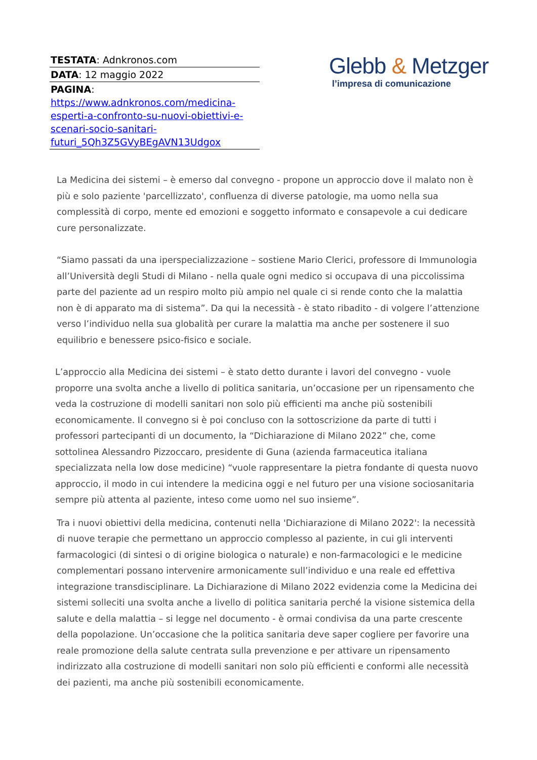| TESTATA : Adnkronos.com |
| DATA : 12 maggio 2022 |
| PAGINA : https://www.adnkronos.com/medicina-esperti-a-confronto-su-nuovi-obiettivi-e-scenari-socio-sanitari-futuri_5Qh3Z5GVyBEgAVN13Udgox |
Glebb & Metzger
l’impresa di comunicazione
La Medicina dei sistemi – è emerso dal convegno - propone un approccio dove il malato non è più e solo paziente 'parcellizzato', confluenza di diverse patologie, ma uomo nella sua complessità di corpo, mente ed emozioni e soggetto informato e consapevole a cui dedicare cure personalizzate.
“Siamo passati da una iperspecializzazione – sostiene Mario Clerici, professore di Immunologia all’Università degli Studi di Milano - nella quale ogni medico si occupava di una piccolissima parte del paziente ad un respiro molto più ampio nel quale ci si rende conto che la malattia non è di apparato ma di sistema”. Da qui la necessità - è stato ribadito - di volgere l’attenzione verso l’individuo nella sua globalità per curare la malattia ma anche per sostenere il suo equilibrio e benessere psico-fisico e sociale.
L’approccio alla Medicina dei sistemi – è stato detto durante i lavori del convegno - vuole proporre una svolta anche a livello di politica sanitaria, un’occasione per un ripensamento che veda la costruzione di modelli sanitari non solo più efficienti ma anche più sostenibili economicamente. Il convegno si è poi concluso con la sottoscrizione da parte di tutti i professori partecipanti di un documento, la “Dichiarazione di Milano 2022” che, come sottolinea Alessandro Pizzoccaro, presidente di Guna (azienda farmaceutica italiana specializzata nella low dose medicine) “vuole rappresentare la pietra fondante di questa nuovo approccio, il modo in cui intendere la medicina oggi e nel futuro per una visione sociosanitaria sempre più attenta al paziente, inteso come uomo nel suo insieme”.
Tra i nuovi obiettivi della medicina, contenuti nella 'Dichiarazione di Milano 2022': la necessità di nuove terapie che permettano un approccio complesso al paziente, in cui gli interventi farmacologici (di sintesi o di origine biologica o naturale) e non-farmacologici e le medicine complementari possano intervenire armonicamente sull’individuo e una reale ed effettiva integrazione transdisciplinare. La Dichiarazione di Milano 2022 evidenzia come la Medicina dei sistemi solleciti una svolta anche a livello di politica sanitaria perché la visione sistemica della salute e della malattia – si legge nel documento - è ormai condivisa da una parte crescente della popolazione. Un’occasione che la politica sanitaria deve saper cogliere per favorire una reale promozione della salute centrata sulla prevenzione e per attivare un ripensamento indirizzato alla costruzione di modelli sanitari non solo più efficienti e conformi alle necessità dei pazienti, ma anche più sostenibili economicamente.